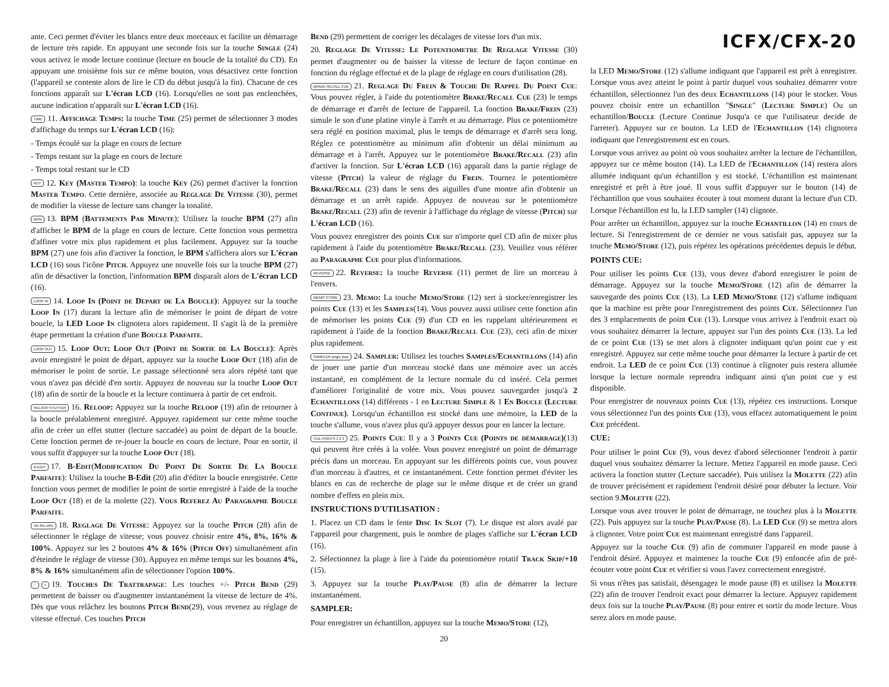ante. Ceci permet d'éviter les blancs entre deux morceaux et facilite un démarrage de lecture très rapide. En appuyant une seconde fois sur la touche Single (24) vous activez le mode lecture continue (lecture en boucle de la totalité du CD). En appuyant une troisième fois sur ce même bouton, vous désactivez cette fonction (l'appareil se contente alors de lire le CD du début jusqu'à la fin). Chacune de ces fonctions apparaît sur L'écran LCD (16). Lorsqu'elles ne sont pas enclenchées, aucune indication n'apparaît sur L'écran LCD (16).
TIME 11. Affichage Temps: la touche Time (25) permet de sélectionner 3 modes d'affichage du temps sur L'écran LCD (16):
- Temps écoulé sur la plage en cours de lecture
- Temps restant sur la plage en cours de lecture
- Temps total restant sur le CD
KEY 12. Key (Master Tempo): la touche Key (26) permet d'activer la fonction Master Tempo. Cette dernière, associée au Reglage De Vitesse (30), permet de modifier la vitesse de lecture sans changer la tonalité.
BPM 13. BPM (Battements Par Minute): Utilisez la touche BPM (27) afin d'afficher le BPM de la plage en cours de lecture. Cette fonction vous permettra d'affiner votre mix plus rapidement et plus facilement. Appuyez sur la touche BPM (27) une fois afin d'activer la fonction, le BPM s'affichera alors sur L'écran LCD (16) sous l'icône Pitch. Appuyez une nouvelle fois sur la touche BPM (27) afin de désactiver la fonction, l'information BPM disparaît alors de L'écran LCD (16).
LOOP IN 14. Loop In (Point de Depart de La Boucle): Appuyez sur la touche Loop In (17) durant la lecture afin de mémoriser le point de départ de votre boucle, la LED Loop In clignotera alors rapidement. Il s'agit là de la première étape permettant la création d'une Boucle Parfaite.
LOOP OUT 15. Loop Out: Loop Out (Point de Sortie de La Boucle): Après avoir enregistré le point de départ, appuyez sur la touche Loop Out (18) afin de mémoriser le point de sortie. Le passage sélectionné sera alors répété tant que vous n'avez pas décidé d'en sortir. Appuyez de nouveau sur la touche Loop Out (18) afin de sortir de la boucle et la lecture continuera à partir de cet endroit.
RELOOP STUTTER 16. Reloop: Appuyez sur la touche Reloop (19) afin de retourner à la boucle préalablement enregistré. Appuyez rapidement sur cette même touche afin de créer un effet stutter (lecture saccadée) au point de départ de la boucle. Cette fonction permet de re-jouer la boucle en cours de lecture. Pour en sortir, il vous suffit d'appuyer sur la touche Loop Out (18).
B-EDIT 17. B-Edit(Modification Du Point De Sortie De La Boucle Parfaite): Utilisez la touche B-Edit (20) afin d'éditer la boucle enregistrée. Cette fonction vous permet de modifier le point de sortie enregistré à l'aide de la touche Loop Out (18) et de la molette (22). Vous Referez Au Paragraphe Boucle Parfaite.
4% 8% 16% 18. Reglage De Vitesse: Appuyez sur la touche Pitch (28) afin de sélectionner le réglage de vitesse; vous pouvez choisir entre 4%, 8%, 16% & 100%. Appuyez sur les 2 boutons 4% & 16% (Pitch Off) simultanément afin d'éteindre le réglage de vitesse (30). Appuyez en même temps sur les boutons 4%, 8% & 16% simultanément afin de sélectionner l'option 100%.
− + 19. Touches De Trattrapage: Les touches +/- Pitch Bend (29) permettent de baisser ou d'augmenter instantanément la vitesse de lecture de 4%. Dès que vous relâchez les boutons Pitch Bend(29), vous revenez au réglage de vitesse effectué. Ces touches Pitch
Bend (29) permettent de corriger les décalages de vitesse lors d'un mix.
20. Reglage De Vitesse: Le Potentiometre De Reglage Vitesse (30) permet d'augmenter ou de baisser la vitesse de lecture de façon continue en fonction du réglage effectué et de la plage de réglage en cours d'utilisation (28).
BRAKE RECALL CUE 21. Reglage Du Frein & Touche De Rappel Du Point Cue: Vous pouvez régler, à l'aide du potentiomètre Brake/Recall Cue (23) le temps de démarrage et d'arrêt de lecture de l'appareil. La fonction Brake/Frein (23) simule le son d'une platine vinyle à l'arrêt et au démarrage. Plus ce potentiomètre sera réglé en position maximal, plus le temps de démarrage et d'arrêt sera long. Réglez ce potentiomètre au minimum afin d'obtenir un délai minimum au démarrage et à l'arrêt. Appuyez sur le potentiomètre Brake/Recall (23) afin d'activer la fonction. Sur L'écran LCD (16) apparaît dans la partie réglage de vitesse (Pitch) la valeur de réglage du Frein. Tournez le potentiomètre Brake/Recall (23) dans le sens des aiguilles d'une montre afin d'obtenir un démarrage et un arrêt rapide. Appuyez de nouveau sur le potentiomètre Brake/Recall (23) afin de revenir à l'affichage du réglage de vitesse (Pitch) sur L'écran LCD (16).
Vous pouvez enregistrer des points Cue sur n'importe quel CD afin de mixer plus rapidement à l'aide du potentiomètre Brake/Recall (23). Veuillez vous référer au Paragraphe Cue pour plus d'informations.
REVERSE 22. Reverse: la touche Reverse (11) permet de lire un morceau à l'envers.
MEMO STORE 23. Memo: La touche Memo/Store (12) sert à stocker/enregistrer les points Cue (13) et les Samples(14). Vous pouvez aussi utiliser cette fonction afin de mémoriser les points Cue (9) d'un CD en les rappelant ultérieurement et rapidement à l'aide de la fonction Brake/Recall Cue (23), ceci afin de mixer plus rapidement.
SAMPLER single loop 24. Sampler: Utilisez les touches Samples/Echantillons (14) afin de jouer une partie d'un morceau stocké dans une mémoire avec un accès instantané, en complément de la lecture normale du cd inséré. Cela permet d'améliorer l'originalité de votre mix. Vous pouvez sauvegarder jusqu'à 2 Echantillons (14) différents - 1 en Lecture Simple & 1 En Boucle (Lecture Continue). Lorsqu'un échantillon est stocké dans une mémoire, la LED de la touche s'allume, vous n'avez plus qu'à appuyer dessus pour en lancer la lecture.
CUE POINTS 1 2 3 25. Points Cue: Il y a 3 Points Cue (Points de démarrage)(13) qui peuvent être créés à la volée. Vous pouvez enregistré un point de démarrage précis dans un morceau. En appuyant sur les différents points cue, vous pouvez d'un morceau à d'autres, et ce instantanément. Cette fonction permet d'éviter les blancs en cas de recherche de plage sur le même disque et de créer un grand nombre d'effets en plein mix.
INSTRUCTIONS D'UTILISATION :
1. Placez un CD dans le fente Disc In Slot (7). Le disque est alors avalé par l'appareil pour chargement, puis le nombre de plages s'affiche sur L'écran LCD (16).
2. Sélectionnez la plage à lire à l'aide du potentiomètre rotatif Track Skip/+10 (15).
3. Appuyez sur la touche Play/Pause (8) afin de démarrer la lecture instantanément.
SAMPLER:
Pour enregistrer un échantillon, appuyez sur la touche Memo/Store (12),
20
ICFX/CFX-20
la LED Memo/Store (12) s'allume indiquant que l'appareil est prêt à enregistrer. Lorsque vous avez atteint le point à partir duquel vous souhaitez démarrer votre échantillon, sélectionnez l'un des deux Echantillons (14) pour le stocker. Vous pouvez choisir entre un echantillon "Single" (Lecture Simple) Ou un echantillon/Boucle (Lecture Continue Jusqu'a ce que l'utilisateur decide de l'arreter). Appuyez sur ce bouton. La LED de l'Echantillon (14) clignotera indiquant que l'enregistrement est en cours.
Lorsque vous arrivez au point où vous souhaitez arrêter la lecture de l'échantillon, appuyez sur ce même bouton (14). La LED de l'Echantillon (14) restera alors allumée indiquant qu'un échantillon y est stocké. L'échantillon est maintenant enregistré et prêt à être joué. Il vous suffit d'appuyer sur le bouton (14) de l'échantillon que vous souhaitez écouter à tout moment durant la lecture d'un CD. Lorsque l'échantillon est lu, la LED sampler (14) clignote.
Pour arrêter un échantillon, appuyez sur la touche Echantillon (14) en cours de lecture. Si l'enregistrement de ce dernier ne vous satisfait pas, appuyez sur la touche Memo/Store (12), puis répétez les opérations précédentes depuis le début.
POINTS CUE:
Pour utiliser les points Cue (13), vous devez d'abord enregistrer le point de démarrage. Appuyez sur la touche Memo/Store (12) afin de démarrer la sauvegarde des points Cue (13). La LED Memo/Store (12) s'allume indiquant que la machine est prête pour l'enregistrement des points Cue. Sélectionnez l'un des 3 emplacements de point Cue (13). Lorsque vous arrivez à l'endroit exact où vous souhaitez démarrer la lecture, appuyez sur l'un des points Cue (13). La led de ce point Cue (13) se met alors à clignoter indiquant qu'un point cue y est enregistré. Appuyez sur cette même touche pour démarrer la lecture à partir de cet endroit. La LED de ce point Cue (13) continue à clignoter puis restera allumée lorsque la lecture normale reprendra indiquant ainsi q'un point cue y est disponible.
Pour enregistrer de nouveaux points Cue (13), répétez ces instructions. Lorsque vous sélectionnez l'un des points Cue (13), vous effacez automatiquement le point Cue précédent.
CUE:
Pour utiliser le point Cue (9), vous devez d'abord sélectionner l'endroit à partir duquel vous souhaitez démarrer la lecture. Mettez l'appareil en mode pause. Ceci activera la fonction stutter (Lecture saccadée). Puis utilisez la Molette (22) afin de trouver précisément et rapidement l'endroit désiré pour débuter la lecture. Voir section 9.Molette (22).
Lorsque vous avez trouver le point de démarrage, ne touchez plus à la Molette (22). Puis appuyez sur la touche Play/Pause (8). La LED Cue (9) se mettra alors à clignoter. Votre point Cue est maintenant enregistré dans l'appareil.
Appuyez sur la touche Cue (9) afin de commuter l'appareil en mode pause à l'endroit désiré. Appuyez et maintenez la touche Cue (9) enfoncée afin de pré-écouter votre point Cue et vérifier si vous l'avez correctement enregistré.
Si vous n'êtes pas satisfait, désengagez le mode pause (8) et utilisez la Molette (22) afin de trouver l'endroit exact pour démarrer la lecture. Appuyez rapidement deux fois sur la touche Play/Pause (8) pour entrer et sortir du mode lecture. Vous serez alors en mode pause.